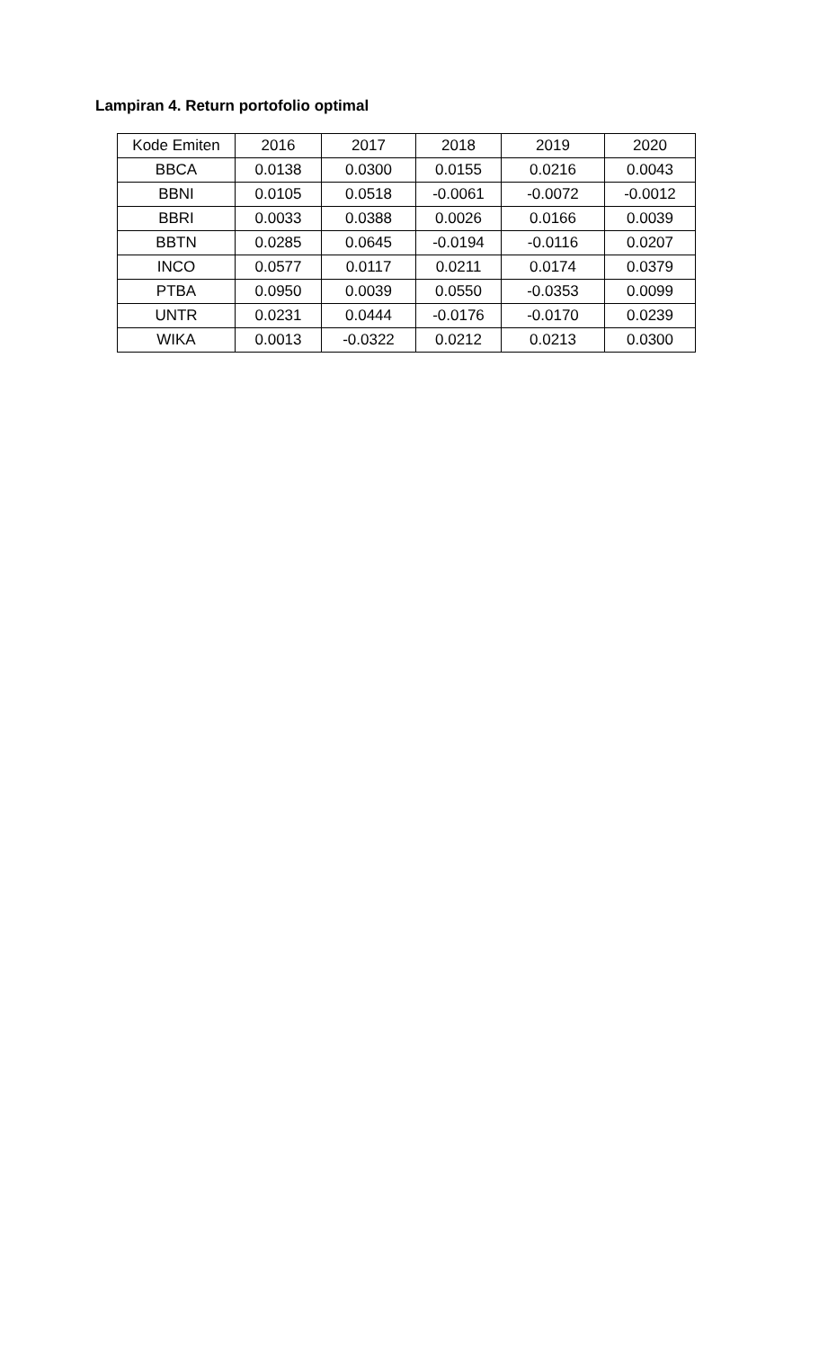Lampiran 4. Return portofolio optimal
| Kode Emiten | 2016 | 2017 | 2018 | 2019 | 2020 |
| --- | --- | --- | --- | --- | --- |
| BBCA | 0.0138 | 0.0300 | 0.0155 | 0.0216 | 0.0043 |
| BBNI | 0.0105 | 0.0518 | -0.0061 | -0.0072 | -0.0012 |
| BBRI | 0.0033 | 0.0388 | 0.0026 | 0.0166 | 0.0039 |
| BBTN | 0.0285 | 0.0645 | -0.0194 | -0.0116 | 0.0207 |
| INCO | 0.0577 | 0.0117 | 0.0211 | 0.0174 | 0.0379 |
| PTBA | 0.0950 | 0.0039 | 0.0550 | -0.0353 | 0.0099 |
| UNTR | 0.0231 | 0.0444 | -0.0176 | -0.0170 | 0.0239 |
| WIKA | 0.0013 | -0.0322 | 0.0212 | 0.0213 | 0.0300 |